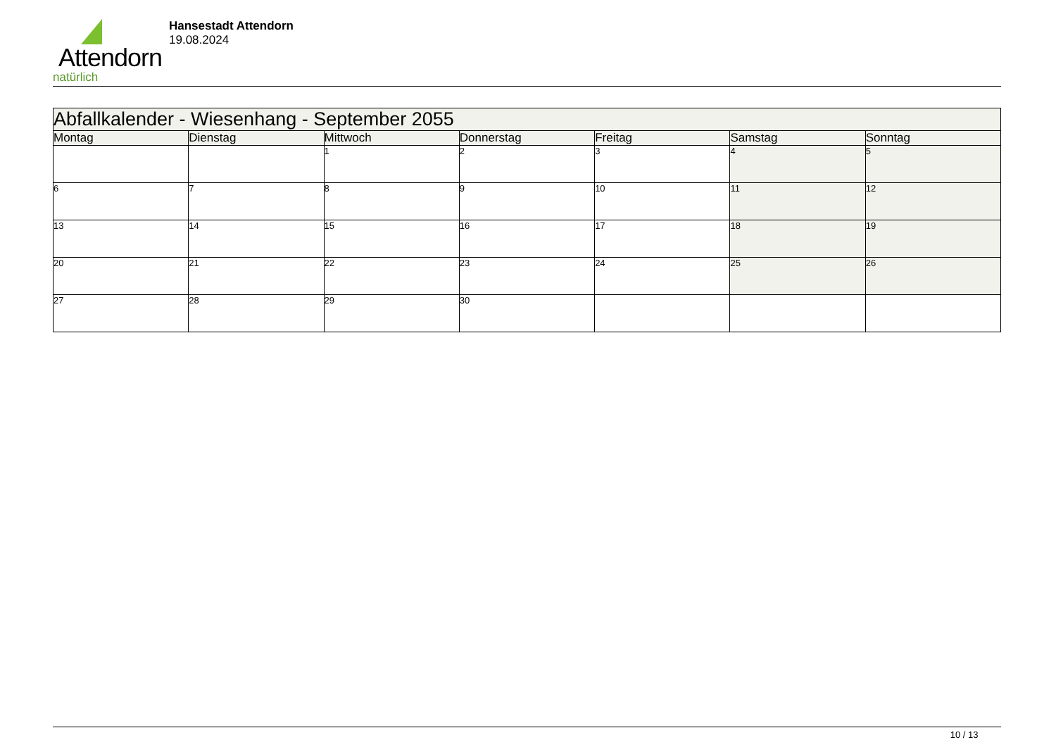Attendorn
natürlich
Hansestadt Attendorn
19.08.2024
| Abfallkalender - Wiesenhang - September 2055 | | | | | | |
| --- | --- | --- | --- | --- | --- | --- |
| Montag | Dienstag | Mittwoch | Donnerstag | Freitag | Samstag | Sonntag |
| | | 1 | 2 | 3 | 4 | 5 |
| 6 | 7 | 8 | 9 | 10 | 11 | 12 |
| 13 | 14 | 15 | 16 | 17 | 18 | 19 |
| 20 | 21 | 22 | 23 | 24 | 25 | 26 |
| 27 | 28 | 29 | 30 | | | |
10 / 13